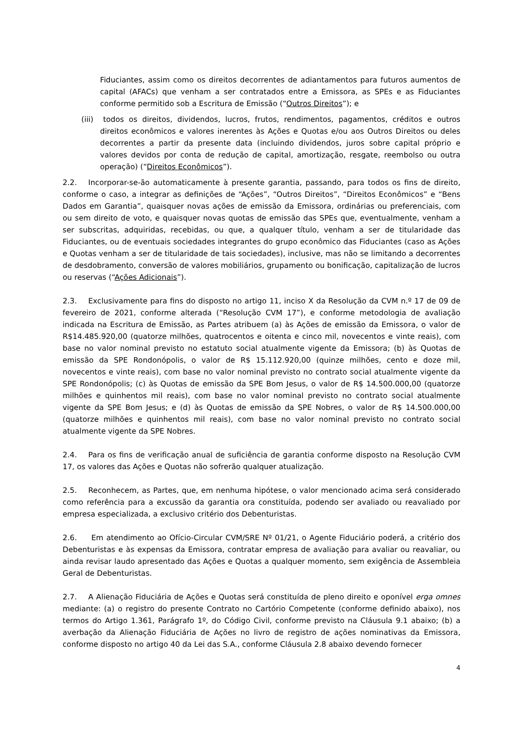Fiduciantes, assim como os direitos decorrentes de adiantamentos para futuros aumentos de capital (AFACs) que venham a ser contratados entre a Emissora, as SPEs e as Fiduciantes conforme permitido sob a Escritura de Emissão (“Outros Direitos”); e
(iii) todos os direitos, dividendos, lucros, frutos, rendimentos, pagamentos, créditos e outros direitos econômicos e valores inerentes às Ações e Quotas e/ou aos Outros Direitos ou deles decorrentes a partir da presente data (incluindo dividendos, juros sobre capital próprio e valores devidos por conta de redução de capital, amortização, resgate, reembolso ou outra operação) (“Direitos Econômicos”).
2.2. Incorporar-se-ão automaticamente à presente garantia, passando, para todos os fins de direito, conforme o caso, a integrar as definições de “Ações”, “Outros Direitos”, “Direitos Econômicos” e “Bens Dados em Garantia”, quaisquer novas ações de emissão da Emissora, ordinárias ou preferenciais, com ou sem direito de voto, e quaisquer novas quotas de emissão das SPEs que, eventualmente, venham a ser subscritas, adquiridas, recebidas, ou que, a qualquer título, venham a ser de titularidade das Fiduciantes, ou de eventuais sociedades integrantes do grupo econômico das Fiduciantes (caso as Ações e Quotas venham a ser de titularidade de tais sociedades), inclusive, mas não se limitando a decorrentes de desdobramento, conversão de valores mobiliários, grupamento ou bonificação, capitalização de lucros ou reservas (“Ações Adicionais”).
2.3. Exclusivamente para fins do disposto no artigo 11, inciso X da Resolução da CVM n.º 17 de 09 de fevereiro de 2021, conforme alterada (“Resolução CVM 17”), e conforme metodologia de avaliação indicada na Escritura de Emissão, as Partes atribuem (a) às Ações de emissão da Emissora, o valor de R$14.485.920,00 (quatorze milhões, quatrocentos e oitenta e cinco mil, novecentos e vinte reais), com base no valor nominal previsto no estatuto social atualmente vigente da Emissora; (b) às Quotas de emissão da SPE Rondonópolis, o valor de R$ 15.112.920,00 (quinze milhões, cento e doze mil, novecentos e vinte reais), com base no valor nominal previsto no contrato social atualmente vigente da SPE Rondonópolis; (c) às Quotas de emissão da SPE Bom Jesus, o valor de R$ 14.500.000,00 (quatorze milhões e quinhentos mil reais), com base no valor nominal previsto no contrato social atualmente vigente da SPE Bom Jesus; e (d) às Quotas de emissão da SPE Nobres, o valor de R$ 14.500.000,00 (quatorze milhões e quinhentos mil reais), com base no valor nominal previsto no contrato social atualmente vigente da SPE Nobres.
2.4. Para os fins de verificação anual de suficiência de garantia conforme disposto na Resolução CVM 17, os valores das Ações e Quotas não sofrerão qualquer atualização.
2.5. Reconhecem, as Partes, que, em nenhuma hipótese, o valor mencionado acima será considerado como referência para a excussão da garantia ora constituída, podendo ser avaliado ou reavaliado por empresa especializada, a exclusivo critério dos Debenturistas.
2.6. Em atendimento ao Ofício-Circular CVM/SRE Nº 01/21, o Agente Fiduciário poderá, a critério dos Debenturistas e às expensas da Emissora, contratar empresa de avaliação para avaliar ou reavaliar, ou ainda revisar laudo apresentado das Ações e Quotas a qualquer momento, sem exigência de Assembleia Geral de Debenturistas.
2.7. A Alienação Fiduciária de Ações e Quotas será constituída de pleno direito e oponível erga omnes mediante: (a) o registro do presente Contrato no Cartório Competente (conforme definido abaixo), nos termos do Artigo 1.361, Parágrafo 1º, do Código Civil, conforme previsto na Cláusula 9.1 abaixo; (b) a averbação da Alienação Fiduciária de Ações no livro de registro de ações nominativas da Emissora, conforme disposto no artigo 40 da Lei das S.A., conforme Cláusula 2.8 abaixo devendo fornecer
4